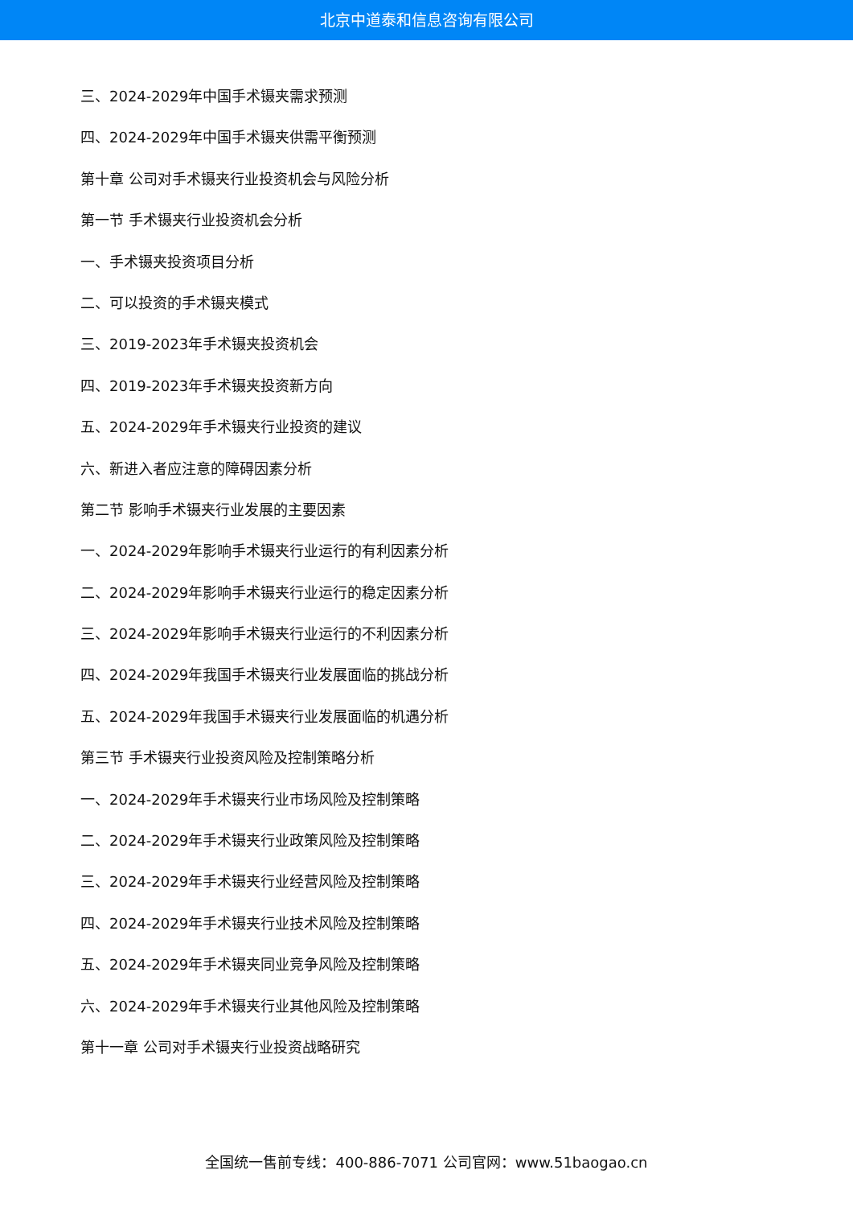北京中道泰和信息咨询有限公司
三、2024-2029年中国手术镊夹需求预测
四、2024-2029年中国手术镊夹供需平衡预测
第十章 公司对手术镊夹行业投资机会与风险分析
第一节 手术镊夹行业投资机会分析
一、手术镊夹投资项目分析
二、可以投资的手术镊夹模式
三、2019-2023年手术镊夹投资机会
四、2019-2023年手术镊夹投资新方向
五、2024-2029年手术镊夹行业投资的建议
六、新进入者应注意的障碍因素分析
第二节 影响手术镊夹行业发展的主要因素
一、2024-2029年影响手术镊夹行业运行的有利因素分析
二、2024-2029年影响手术镊夹行业运行的稳定因素分析
三、2024-2029年影响手术镊夹行业运行的不利因素分析
四、2024-2029年我国手术镊夹行业发展面临的挑战分析
五、2024-2029年我国手术镊夹行业发展面临的机遇分析
第三节 手术镊夹行业投资风险及控制策略分析
一、2024-2029年手术镊夹行业市场风险及控制策略
二、2024-2029年手术镊夹行业政策风险及控制策略
三、2024-2029年手术镊夹行业经营风险及控制策略
四、2024-2029年手术镊夹行业技术风险及控制策略
五、2024-2029年手术镊夹同业竞争风险及控制策略
六、2024-2029年手术镊夹行业其他风险及控制策略
第十一章 公司对手术镊夹行业投资战略研究
全国统一售前专线：400-886-7071 公司官网：www.51baogao.cn